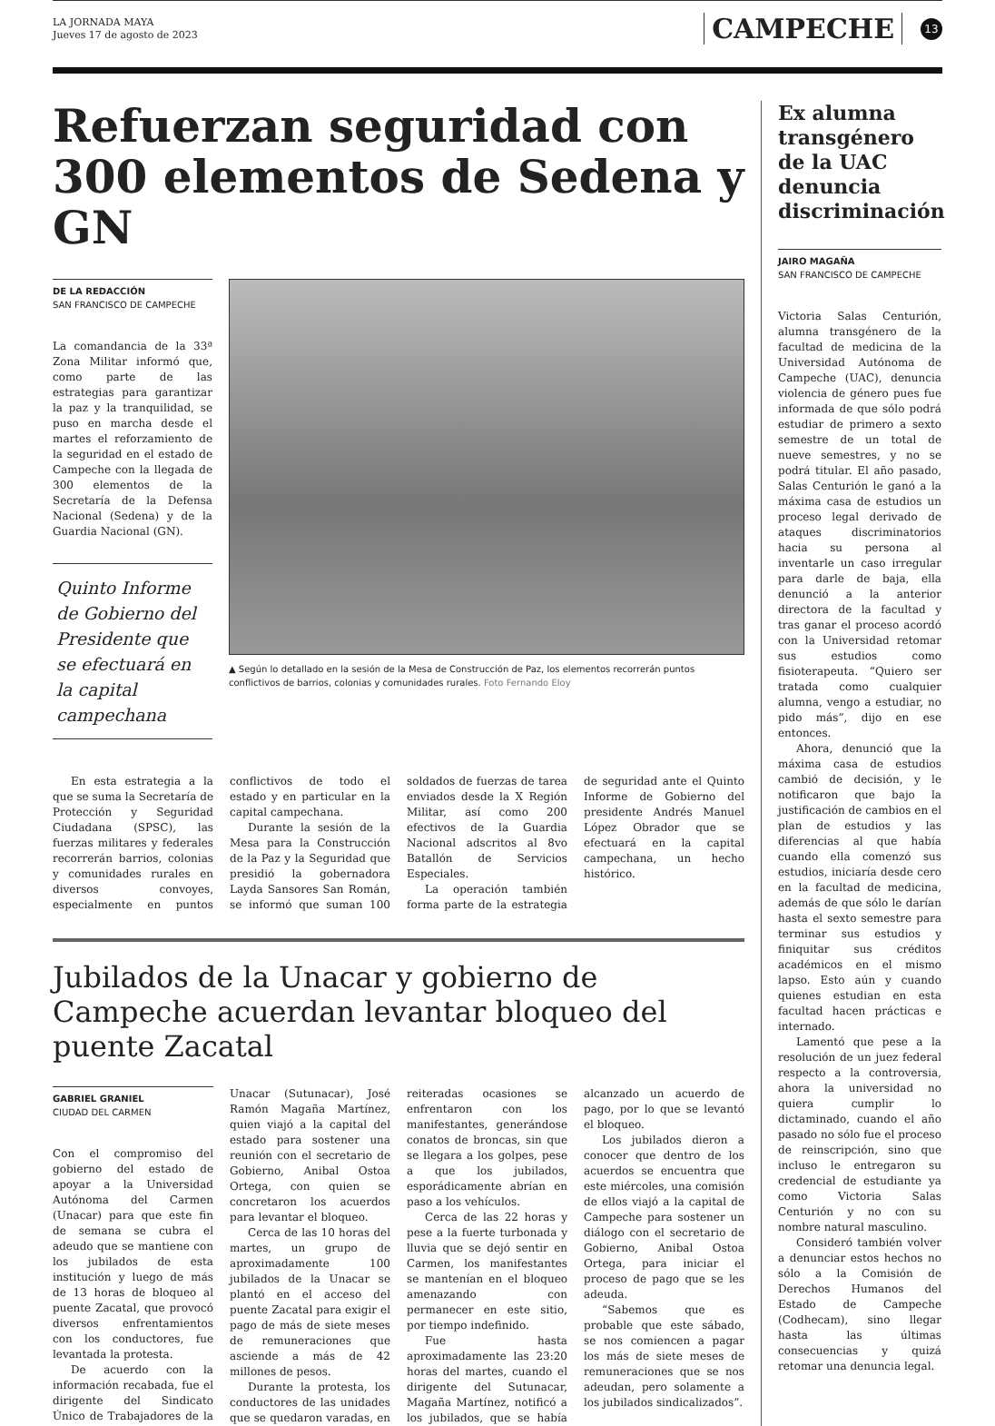LA JORNADA MAYA
Jueves 17 de agosto de 2023
CAMPECHE
13
Refuerzan seguridad con 300 elementos de Sedena y GN
DE LA REDACCIÓN
SAN FRANCISCO DE CAMPECHE
La comandancia de la 33ª Zona Militar informó que, como parte de las estrategias para garantizar la paz y la tranquilidad, se puso en marcha desde el martes el reforzamiento de la seguridad en el estado de Campeche con la llegada de 300 elementos de la Secretaría de la Defensa Nacional (Sedena) y de la Guardia Nacional (GN).
Quinto Informe de Gobierno del Presidente que se efectuará en la capital campechana
▲ Según lo detallado en la sesión de la Mesa de Construcción de Paz, los elementos recorrerán puntos conflictivos de barrios, colonias y comunidades rurales. Foto Fernando Eloy
En esta estrategia a la que se suma la Secretaría de Protección y Seguridad Ciudadana (SPSC), las fuerzas militares y federales recorrerán barrios, colonias y comunidades rurales en diversos convoyes, especialmente en puntos conflictivos de todo el estado y en particular en la capital campechana.
Durante la sesión de la Mesa para la Construcción de la Paz y la Seguridad que presidió la gobernadora Layda Sansores San Román, se informó que suman 100 soldados de fuerzas de tarea enviados desde la X Región Militar, así como 200 efectivos de la Guardia Nacional adscritos al 8vo Batallón de Servicios Especiales.
La operación también forma parte de la estrategia de seguridad ante el Quinto Informe de Gobierno del presidente Andrés Manuel López Obrador que se efectuará en la capital campechana, un hecho histórico.
Jubilados de la Unacar y gobierno de Campeche acuerdan levantar bloqueo del puente Zacatal
GABRIEL GRANIEL
CIUDAD DEL CARMEN
Con el compromiso del gobierno del estado de apoyar a la Universidad Autónoma del Carmen (Unacar) para que este fin de semana se cubra el adeudo que se mantiene con los jubilados de esta institución y luego de más de 13 horas de bloqueo al puente Zacatal, que provocó diversos enfrentamientos con los conductores, fue levantada la protesta.
De acuerdo con la información recabada, fue el dirigente del Sindicato Único de Trabajadores de la Unacar (Sutunacar), José Ramón Magaña Martínez, quien viajó a la capital del estado para sostener una reunión con el secretario de Gobierno, Anibal Ostoa Ortega, con quien se concretaron los acuerdos para levantar el bloqueo.
Cerca de las 10 horas del martes, un grupo de aproximadamente 100 jubilados de la Unacar se plantó en el acceso del puente Zacatal para exigir el pago de más de siete meses de remuneraciones que asciende a más de 42 millones de pesos.
Durante la protesta, los conductores de las unidades que se quedaron varadas, en reiteradas ocasiones se enfrentaron con los manifestantes, generándose conatos de broncas, sin que se llegara a los golpes, pese a que los jubilados, esporádicamente abrían en paso a los vehículos.
Cerca de las 22 horas y pese a la fuerte turbonada y lluvia que se dejó sentir en Carmen, los manifestantes se mantenían en el bloqueo amenazando con permanecer en este sitio, por tiempo indefinido.
Fue hasta aproximadamente las 23:20 horas del martes, cuando el dirigente del Sutunacar, Magaña Martínez, notificó a los jubilados, que se había alcanzado un acuerdo de pago, por lo que se levantó el bloqueo.
Los jubilados dieron a conocer que dentro de los acuerdos se encuentra que este miércoles, una comisión de ellos viajó a la capital de Campeche para sostener un diálogo con el secretario de Gobierno, Anibal Ostoa Ortega, para iniciar el proceso de pago que se les adeuda.
“Sabemos que es probable que este sábado, se nos comiencen a pagar los más de siete meses de remuneraciones que se nos adeudan, pero solamente a los jubilados sindicalizados”.
Ex alumna transgénero de la UAC denuncia discriminación
JAIRO MAGAÑA
SAN FRANCISCO DE CAMPECHE
Victoria Salas Centurión, alumna transgénero de la facultad de medicina de la Universidad Autónoma de Campeche (UAC), denuncia violencia de género pues fue informada de que sólo podrá estudiar de primero a sexto semestre de un total de nueve semestres, y no se podrá titular. El año pasado, Salas Centurión le ganó a la máxima casa de estudios un proceso legal derivado de ataques discriminatorios hacia su persona al inventarle un caso irregular para darle de baja, ella denunció a la anterior directora de la facultad y tras ganar el proceso acordó con la Universidad retomar sus estudios como fisioterapeuta. “Quiero ser tratada como cualquier alumna, vengo a estudiar, no pido más”, dijo en ese entonces.
Ahora, denunció que la máxima casa de estudios cambió de decisión, y le notificaron que bajo la justificación de cambios en el plan de estudios y las diferencias al que había cuando ella comenzó sus estudios, iniciaría desde cero en la facultad de medicina, además de que sólo le darían hasta el sexto semestre para terminar sus estudios y finiquitar sus créditos académicos en el mismo lapso. Esto aún y cuando quienes estudian en esta facultad hacen prácticas e internado.
Lamentó que pese a la resolución de un juez federal respecto a la controversia, ahora la universidad no quiera cumplir lo dictaminado, cuando el año pasado no sólo fue el proceso de reinscripción, sino que incluso le entregaron su credencial de estudiante ya como Victoria Salas Centurión y no con su nombre natural masculino.
Consideró también volver a denunciar estos hechos no sólo a la Comisión de Derechos Humanos del Estado de Campeche (Codhecam), sino llegar hasta las últimas consecuencias y quizá retomar una denuncia legal.